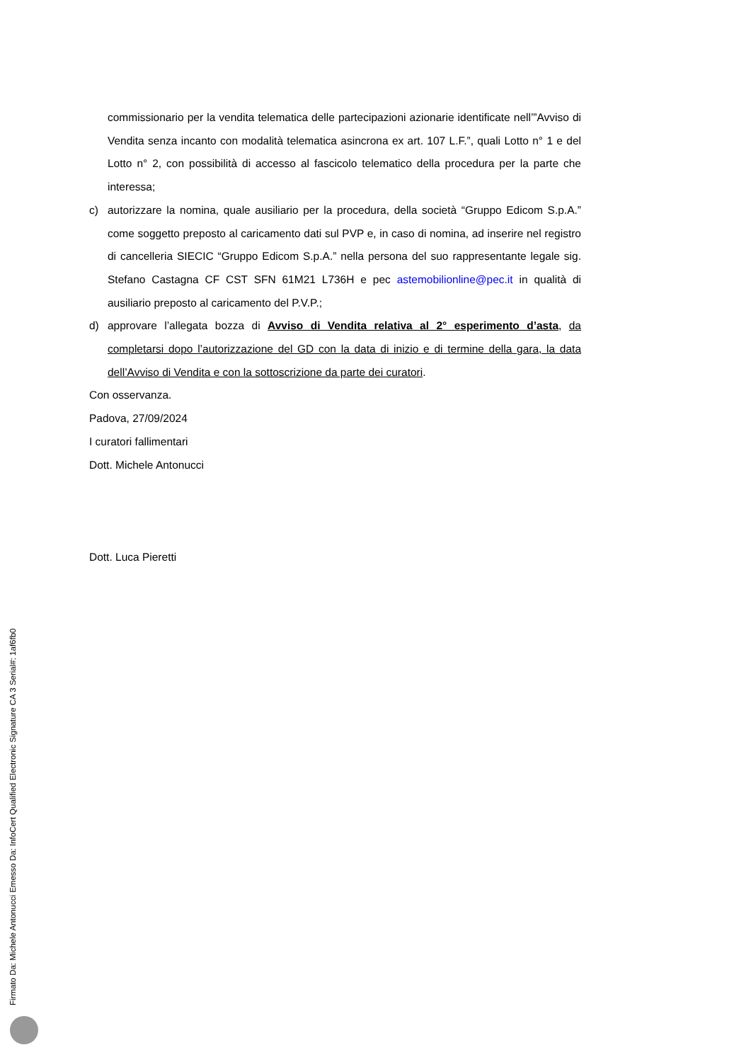commissionario per la vendita telematica delle partecipazioni azionarie identificate nell’”Avviso di Vendita senza incanto con modalità telematica asincrona ex art. 107 L.F.”, quali Lotto n° 1 e del Lotto n° 2, con possibilità di accesso al fascicolo telematico della procedura per la parte che interessa;
c) autorizzare la nomina, quale ausiliario per la procedura, della società “Gruppo Edicom S.p.A.” come soggetto preposto al caricamento dati sul PVP e, in caso di nomina, ad inserire nel registro di cancelleria SIECIC “Gruppo Edicom S.p.A.” nella persona del suo rappresentante legale sig. Stefano Castagna CF CST SFN 61M21 L736H e pec astemobilionline@pec.it in qualità di ausiliario preposto al caricamento del P.V.P.;
d) approvare l’allegata bozza di Avviso di Vendita relativa al 2° esperimento d’asta, da completarsi dopo l’autorizzazione del GD con la data di inizio e di termine della gara, la data dell’Avviso di Vendita e con la sottoscrizione da parte dei curatori.
Con osservanza.
Padova, 27/09/2024
I curatori fallimentari
Dott. Michele Antonucci
Dott. Luca Pieretti
Firmato Da: Michele Antonucci Emesso Da: InfoCert Qualified Electronic Signature CA 3 Serial#: 1af6fb0